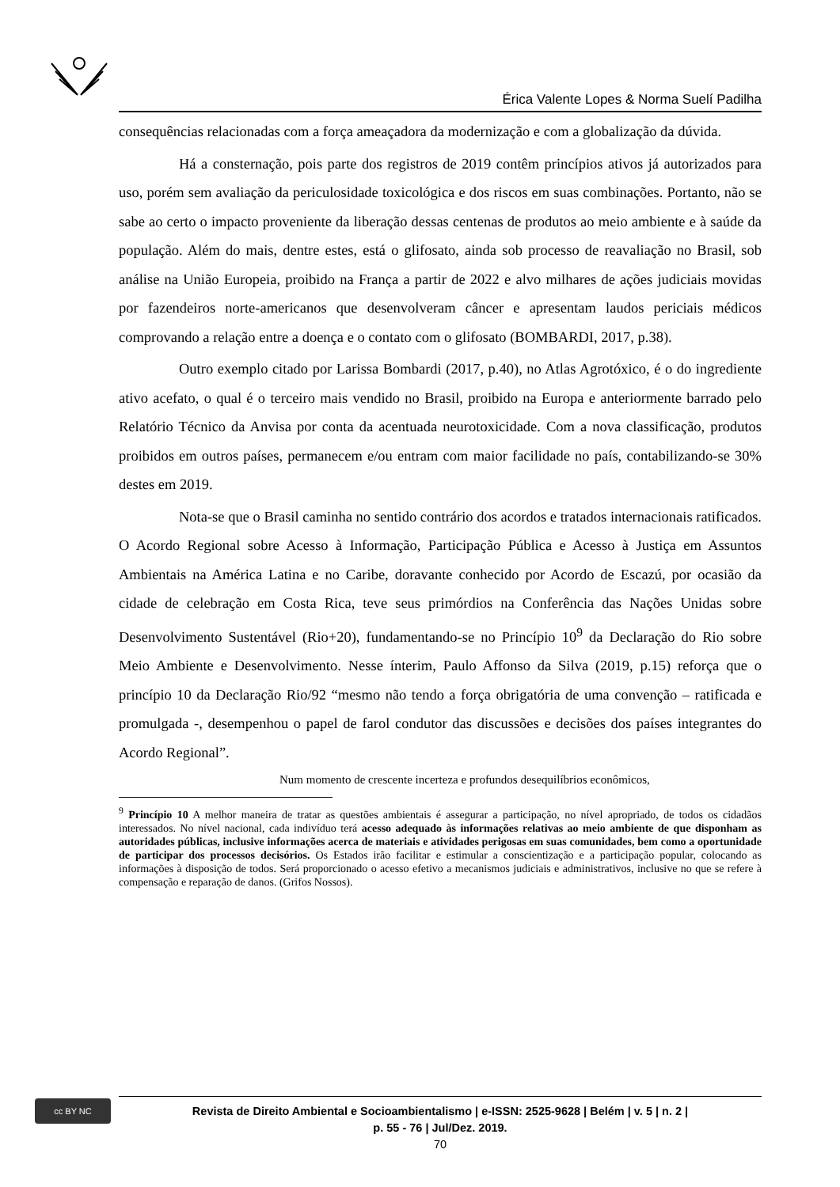Érica Valente Lopes & Norma Suelí Padilha
consequências relacionadas com a força ameaçadora da modernização e com a globalização da dúvida.
Há a consternação, pois parte dos registros de 2019 contêm princípios ativos já autorizados para uso, porém sem avaliação da periculosidade toxicológica e dos riscos em suas combinações. Portanto, não se sabe ao certo o impacto proveniente da liberação dessas centenas de produtos ao meio ambiente e à saúde da população. Além do mais, dentre estes, está o glifosato, ainda sob processo de reavaliação no Brasil, sob análise na União Europeia, proibido na França a partir de 2022 e alvo milhares de ações judiciais movidas por fazendeiros norte-americanos que desenvolveram câncer e apresentam laudos periciais médicos comprovando a relação entre a doença e o contato com o glifosato (BOMBARDI, 2017, p.38).
Outro exemplo citado por Larissa Bombardi (2017, p.40), no Atlas Agrotóxico, é o do ingrediente ativo acefato, o qual é o terceiro mais vendido no Brasil, proibido na Europa e anteriormente barrado pelo Relatório Técnico da Anvisa por conta da acentuada neurotoxicidade. Com a nova classificação, produtos proibidos em outros países, permanecem e/ou entram com maior facilidade no país, contabilizando-se 30% destes em 2019.
Nota-se que o Brasil caminha no sentido contrário dos acordos e tratados internacionais ratificados. O Acordo Regional sobre Acesso à Informação, Participação Pública e Acesso à Justiça em Assuntos Ambientais na América Latina e no Caribe, doravante conhecido por Acordo de Escazú, por ocasião da cidade de celebração em Costa Rica, teve seus primórdios na Conferência das Nações Unidas sobre Desenvolvimento Sustentável (Rio+20), fundamentando-se no Princípio 10<sup>9</sup> da Declaração do Rio sobre Meio Ambiente e Desenvolvimento. Nesse ínterim, Paulo Affonso da Silva (2019, p.15) reforça que o princípio 10 da Declaração Rio/92 “mesmo não tendo a força obrigatória de uma convenção – ratificada e promulgada -, desempenhou o papel de farol condutor das discussões e decisões dos países integrantes do Acordo Regional”.
Num momento de crescente incerteza e profundos desequilíbrios econômicos,
<sup>9</sup> Princípio 10 A melhor maneira de tratar as questões ambientais é assegurar a participação, no nível apropriado, de todos os cidadãos interessados. No nível nacional, cada indivíduo terá acesso adequado às informações relativas ao meio ambiente de que disponham as autoridades públicas, inclusive informações acerca de materiais e atividades perigosas em suas comunidades, bem como a oportunidade de participar dos processos decisórios. Os Estados irão facilitar e estimular a conscientização e a participação popular, colocando as informações à disposição de todos. Será proporcionado o acesso efetivo a mecanismos judiciais e administrativos, inclusive no que se refere à compensação e reparação de danos. (Grifos Nossos).
cc BY NC
Revista de Direito Ambiental e Socioambientalismo | e-ISSN: 2525-9628 | Belém | v. 5 | n. 2 |
p. 55 - 76 | Jul/Dez. 2019.
70